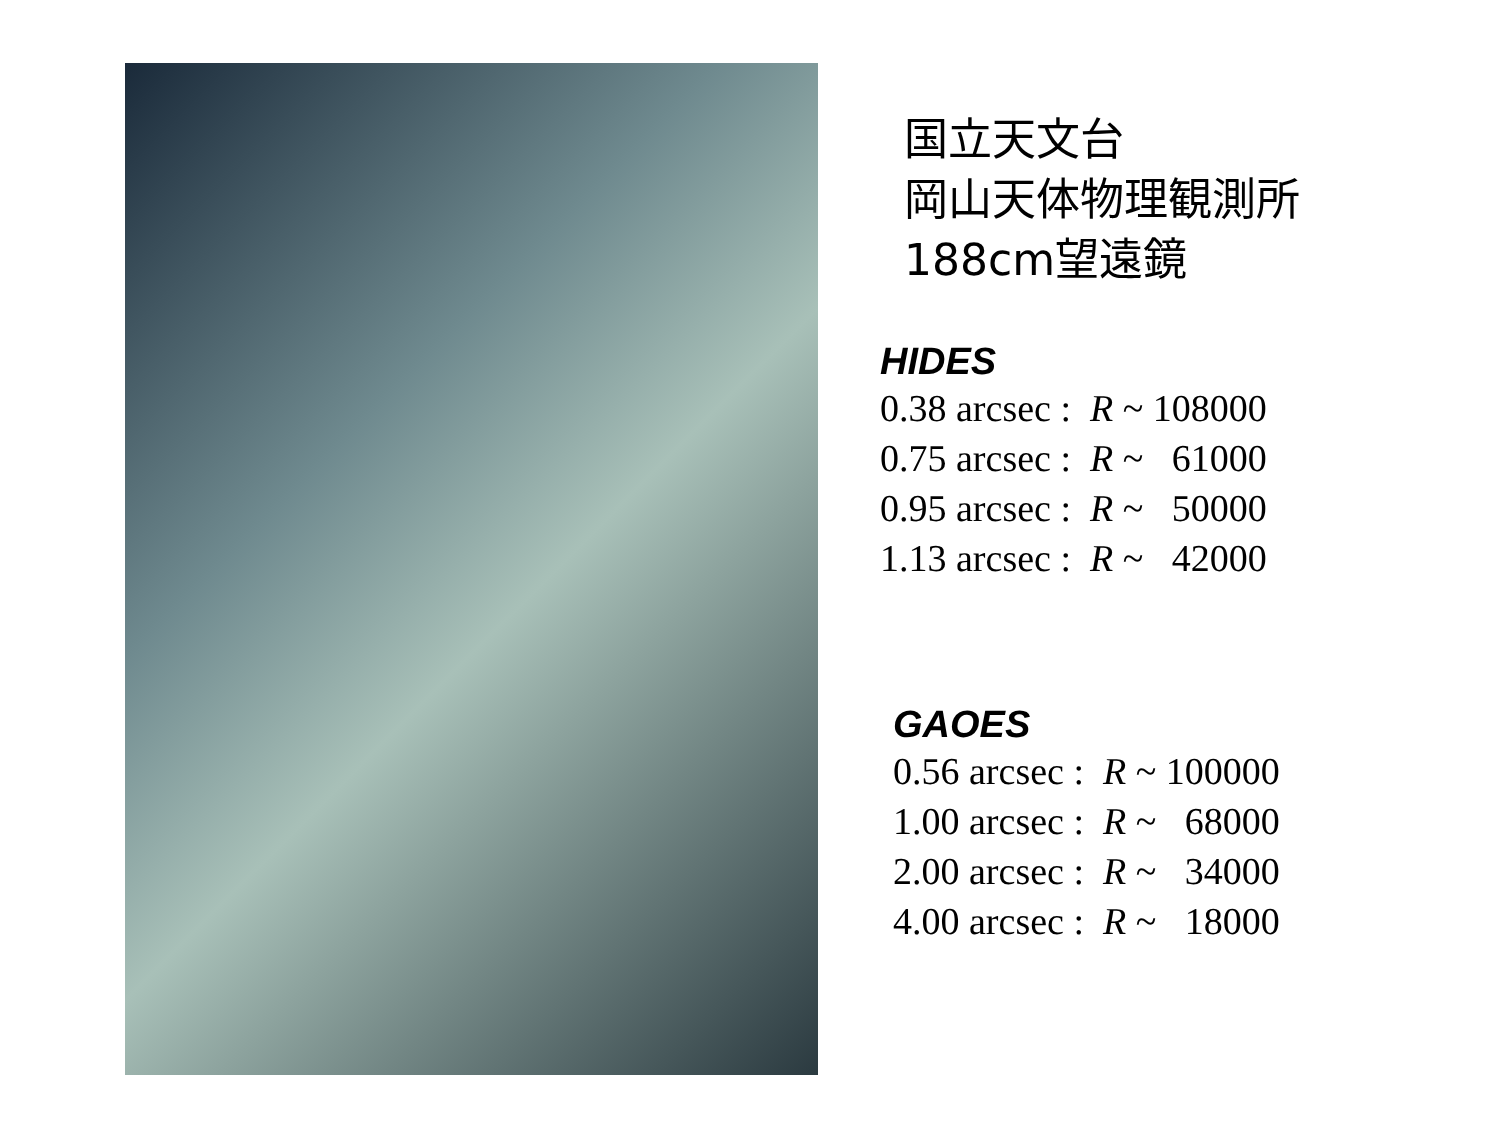国立天文台
岡山天体物理観測所
188cm望遠鏡
HIDES
0.38 arcsec : R ~ 108000 0.75 arcsec : R ~ 61000 0.95 arcsec : R ~ 50000 1.13 arcsec : R ~ 42000
GAOES
0.56 arcsec : R ~ 100000 1.00 arcsec : R ~ 68000 2.00 arcsec : R ~ 34000 4.00 arcsec : R ~ 18000